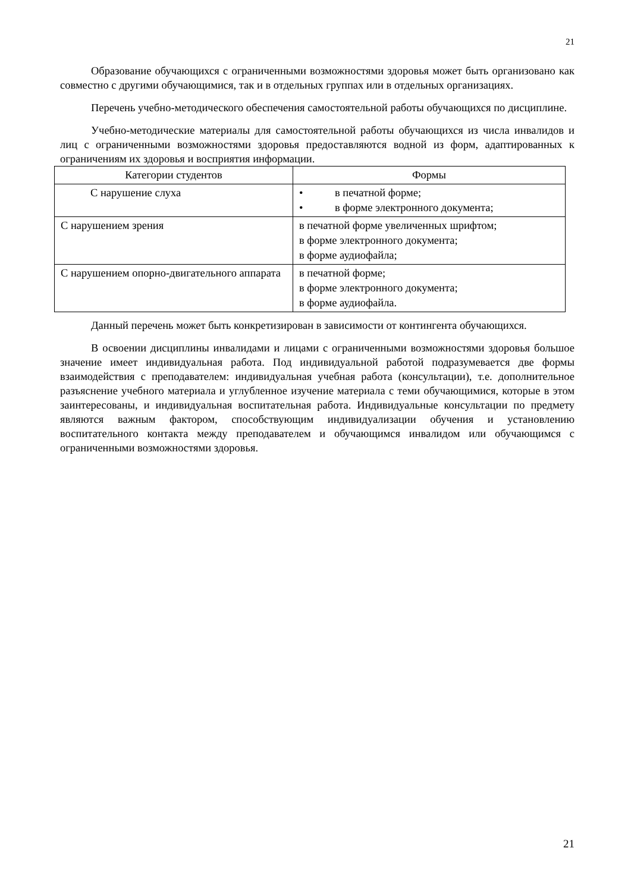21
Образование обучающихся с ограниченными возможностями здоровья может быть организовано как совместно с другими обучающимися, так и в отдельных группах или в отдельных организациях.
Перечень учебно-методического обеспечения самостоятельной работы обучающихся по дисциплине.
Учебно-методические материалы для самостоятельной работы обучающихся из числа инвалидов и лиц с ограниченными возможностями здоровья предоставляются водной из форм, адаптированных к ограничениям их здоровья и восприятия информации.
| Категории студентов | Формы |
| --- | --- |
| С нарушение слуха | • в печатной форме; • в форме электронного документа; |
| С нарушением зрения | в печатной форме увеличенных шрифтом; в форме электронного документа; в форме аудиофайла; |
| С нарушением опорно-двигательного аппарата | в печатной форме; в форме электронного документа; в форме аудиофайла. |
Данный перечень может быть конкретизирован в зависимости от контингента обучающихся.
В освоении дисциплины инвалидами и лицами с ограниченными возможностями здоровья большое значение имеет индивидуальная работа. Под индивидуальной работой подразумевается две формы взаимодействия с преподавателем: индивидуальная учебная работа (консультации), т.е. дополнительное разъяснение учебного материала и углубленное изучение материала с теми обучающимися, которые в этом заинтересованы, и индивидуальная воспитательная работа. Индивидуальные консультации по предмету являются важным фактором, способствующим индивидуализации обучения и установлению воспитательного контакта между преподавателем и обучающимся инвалидом или обучающимся с ограниченными возможностями здоровья.
21